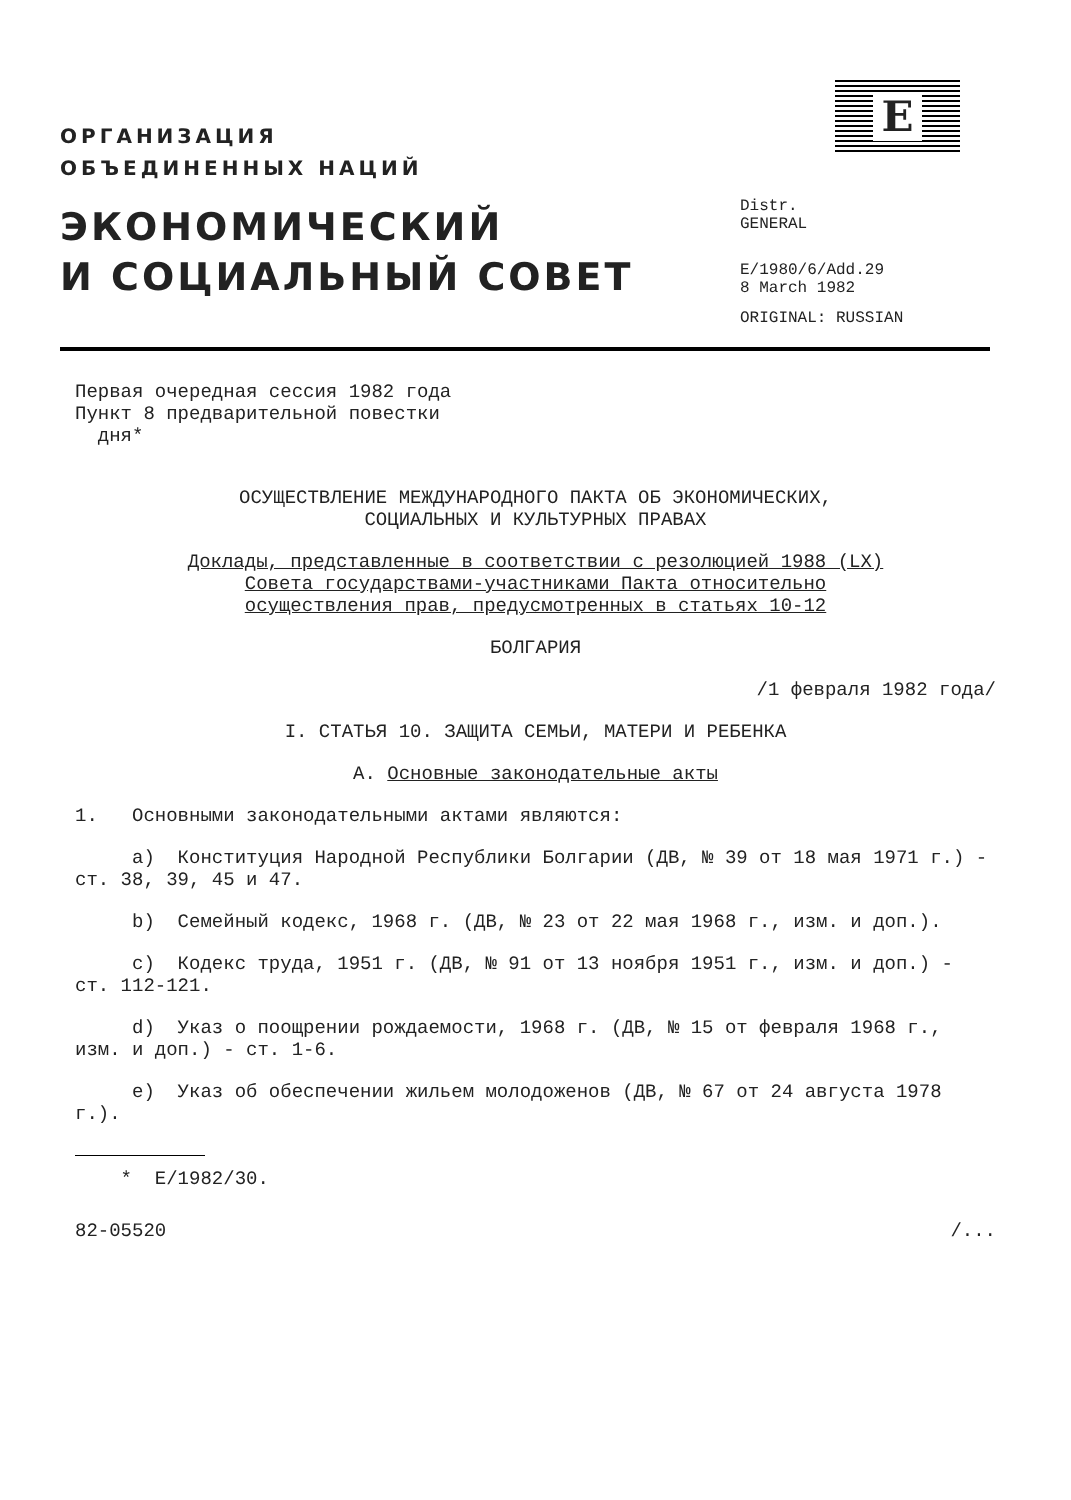ОРГАНИЗАЦИЯ
ОБЪЕДИНЕННЫХ НАЦИЙ
ЭКОНОМИЧЕСКИЙ
И СОЦИАЛЬНЫЙ СОВЕТ
E
Distr.
GENERAL
E/1980/6/Add.29
8 March 1982
ORIGINAL: RUSSIAN
Первая очередная сессия 1982 года
Пункт 8 предварительной повестки
дня*
ОСУЩЕСТВЛЕНИЕ МЕЖДУНАРОДНОГО ПАКТА ОБ ЭКОНОМИЧЕСКИХ,
СОЦИАЛЬНЫХ И КУЛЬТУРНЫХ ПРАВАХ
Доклады, представленные в соответствии с резолюцией 1988 (LX)
Совета государствами-участниками Пакта относительно
осуществления прав, предусмотренных в статьях 10-12
БОЛГАРИЯ
/1 февраля 1982 года/
I. СТАТЬЯ 10. ЗАЩИТА СЕМЬИ, МАТЕРИ И РЕБЕНКА
A. Основные законодательные акты
1. Основными законодательными актами являются:
a) Конституция Народной Республики Болгарии (ДВ, № 39 от 18 мая 1971 г.) - ст. 38, 39, 45 и 47.
b) Семейный кодекс, 1968 г. (ДВ, № 23 от 22 мая 1968 г., изм. и доп.).
c) Кодекс труда, 1951 г. (ДВ, № 91 от 13 ноября 1951 г., изм. и доп.) - ст. 112-121.
d) Указ о поощрении рождаемости, 1968 г. (ДВ, № 15 от февраля 1968 г., изм. и доп.) - ст. 1-6.
e) Указ об обеспечении жильем молодоженов (ДВ, № 67 от 24 августа 1978 г.).
* E/1982/30.
82-05520 /...